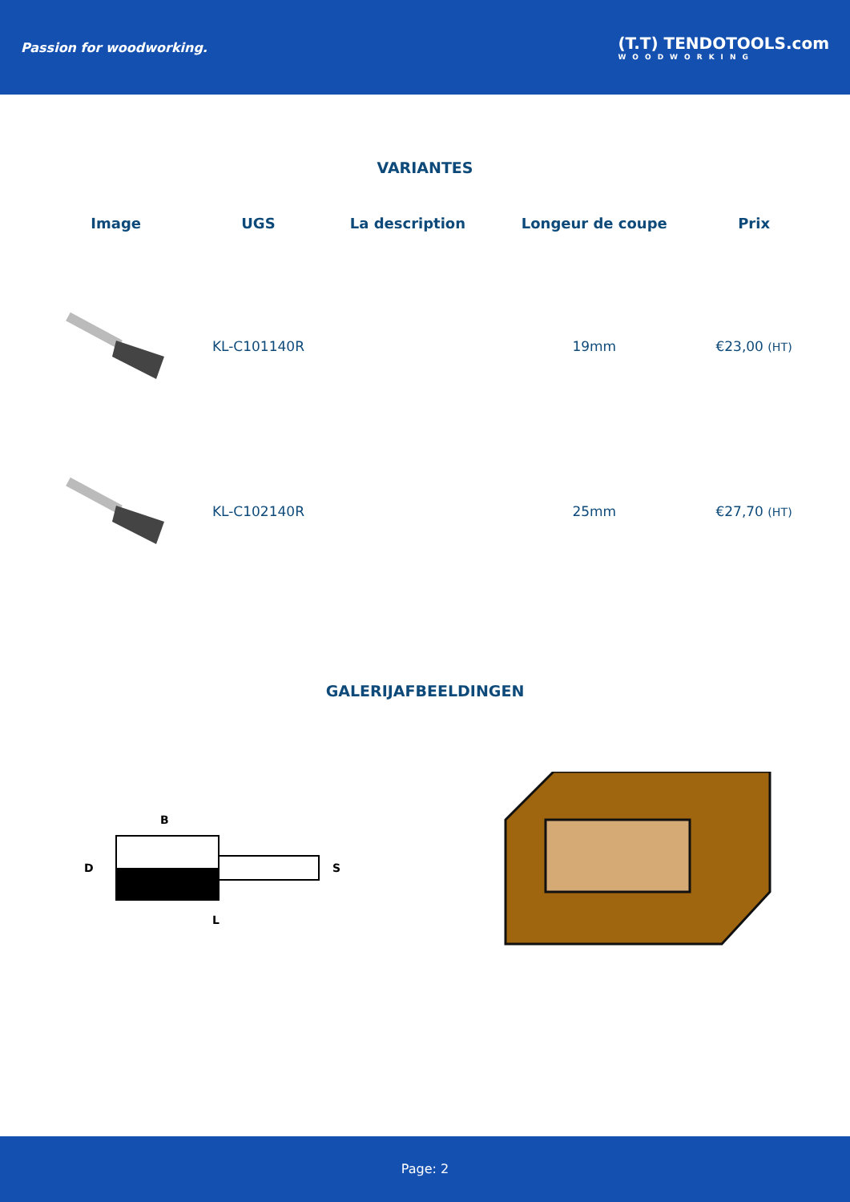Passion for woodworking.
(T.T) TENDOTOOLS.com
WOODWORKING
VARIANTES
| Image | UGS | La description | Longeur de coupe | Prix |
| --- | --- | --- | --- | --- |
| | KL-C101140R | | 19mm | €23,00 (HT) |
| | KL-C102140R | | 25mm | €27,70 (HT) |
GALERIJAFBEELDINGEN
B
D
S
L
Page: 2